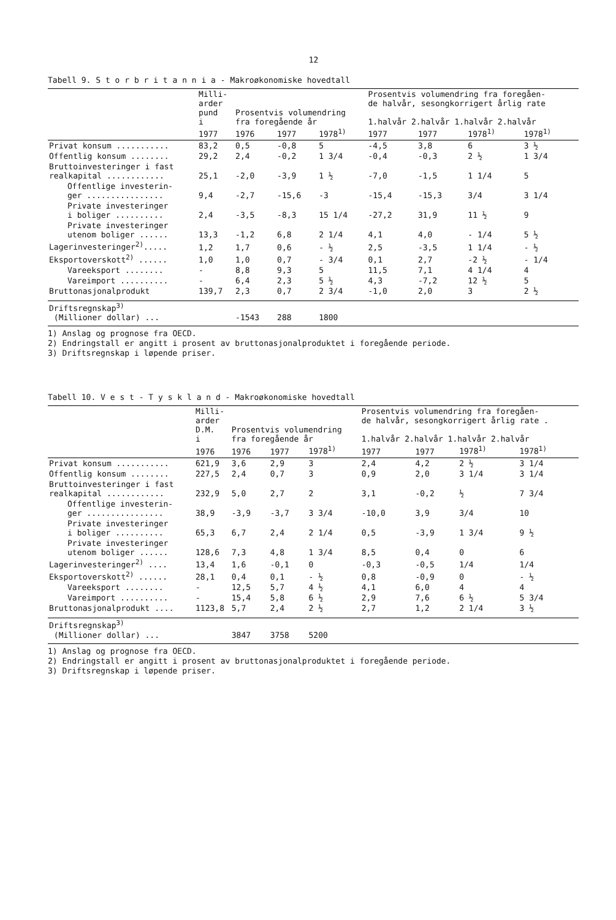12
Tabell 9. S t o r b r i t a n n i a - Makroøkonomiske hovedtall
| | Milli- arder pund i | Prosentvis volumendring fra foregående år | | | Prosentvis volumendring fra foregåen- de halvår, sesongkorrigert årlig rate 1.halvår 2.halvår 1.halvår 2.halvår | | | |
| --- | --- | --- | --- | --- | --- | --- | --- | --- |
| | 1977 | 1976 | 1977 | 1978<sup>1)</sup> | 1977 | 1977 | 1978<sup>1)</sup> | 1978<sup>1)</sup> |
| Privat konsum ........... | 83,2 | 0,5 | -0,8 | 5 | -4,5 | 3,8 | 6 | 3 ½ |
| Offentlig konsum ........ | 29,2 | 2,4 | -0,2 | 1 3/4 | -0,4 | -0,3 | 2 ½ | 1 3/4 |
| Bruttoinvesteringer i fast realkapital ............ | 25,1 | -2,0 | -3,9 | 1 ½ | -7,0 | -1,5 | 1 1/4 | 5 |
| Offentlige investerin- ger ................ | 9,4 | -2,7 | -15,6 | -3 | -15,4 | -15,3 | 3/4 | 3 1/4 |
| Private investeringer i boliger .......... | 2,4 | -3,5 | -8,3 | 15 1/4 | -27,2 | 31,9 | 11 ½ | 9 |
| Private investeringer utenom boliger ...... | 13,3 | -1,2 | 6,8 | 2 1/4 | 4,1 | 4,0 | - 1/4 | 5 ½ |
| Lagerinvesteringer<sup>2)</sup>..... | 1,2 | 1,7 | 0,6 | - ½ | 2,5 | -3,5 | 1 1/4 | - ½ |
| Eksportoverskott<sup>2)</sup> ...... | 1,0 | 1,0 | 0,7 | - 3/4 | 0,1 | 2,7 | -2 ½ | - 1/4 |
| Vareeksport ........ | - | 8,8 | 9,3 | 5 | 11,5 | 7,1 | 4 1/4 | 4 |
| Vareimport .......... | - | 6,4 | 2,3 | 5 ½ | 4,3 | -7,2 | 12 ½ | 5 |
| Bruttonasjonalprodukt | 139,7 | 2,3 | 0,7 | 2 3/4 | -1,0 | 2,0 | 3 | 2 ½ |
| Driftsregnskap<sup>3)</sup> (Millioner dollar) ... | | -1543 | 288 | 1800 | | | | |
1) Anslag og prognose fra OECD.
2) Endringstall er angitt i prosent av bruttonasjonalproduktet i foregående periode.
3) Driftsregnskap i løpende priser.
Tabell 10. V e s t - T y s k l a n d - Makroøkonomiske hovedtall
| | Milli- arder D.M. i | Prosentvis volumendring fra foregående år | | | Prosentvis volumendring fra foregåen- de halvår, sesongkorrigert årlig rate . 1.halvår 2.halvår 1.halvår 2.halvår | | | |
| --- | --- | --- | --- | --- | --- | --- | --- | --- |
| | 1976 | 1976 | 1977 | 1978<sup>1)</sup> | 1977 | 1977 | 1978<sup>1)</sup> | 1978<sup>1)</sup> |
| Privat konsum ........... | 621,9 | 3,6 | 2,9 | 3 | 2,4 | 4,2 | 2 ½ | 3 1/4 |
| Offentlig konsum ........ | 227,5 | 2,4 | 0,7 | 3 | 0,9 | 2,0 | 3 1/4 | 3 1/4 |
| Bruttoinvesteringer i fast realkapital ............ | 232,9 | 5,0 | 2,7 | 2 | 3,1 | -0,2 | ½ | 7 3/4 |
| Offentlige investerin- ger ................ | 38,9 | -3,9 | -3,7 | 3 3/4 | -10,0 | 3,9 | 3/4 | 10 |
| Private investeringer i boliger .......... | 65,3 | 6,7 | 2,4 | 2 1/4 | 0,5 | -3,9 | 1 3/4 | 9 ½ |
| Private investeringer utenom boliger ...... | 128,6 | 7,3 | 4,8 | 1 3/4 | 8,5 | 0,4 | 0 | 6 |
| Lagerinvesteringer<sup>2)</sup> .... | 13,4 | 1,6 | -0,1 | 0 | -0,3 | -0,5 | 1/4 | 1/4 |
| Eksportoverskott<sup>2)</sup> ...... | 28,1 | 0,4 | 0,1 | - ½ | 0,8 | -0,9 | 0 | - ½ |
| Vareeksport ........ | - | 12,5 | 5,7 | 4 ½ | 4,1 | 6,0 | 4 | 4 |
| Vareimport .......... | - | 15,4 | 5,8 | 6 ½ | 2,9 | 7,6 | 6 ½ | 5 3/4 |
| Bruttonasjonalprodukt .... | 1123,8 | 5,7 | 2,4 | 2 ½ | 2,7 | 1,2 | 2 1/4 | 3 ½ |
| Driftsregnskap<sup>3)</sup> (Millioner dollar) ... | | 3847 | 3758 | 5200 | | | | |
1) Anslag og prognose fra OECD.
2) Endringstall er angitt i prosent av bruttonasjonalproduktet i foregående periode.
3) Driftsregnskap i løpende priser.